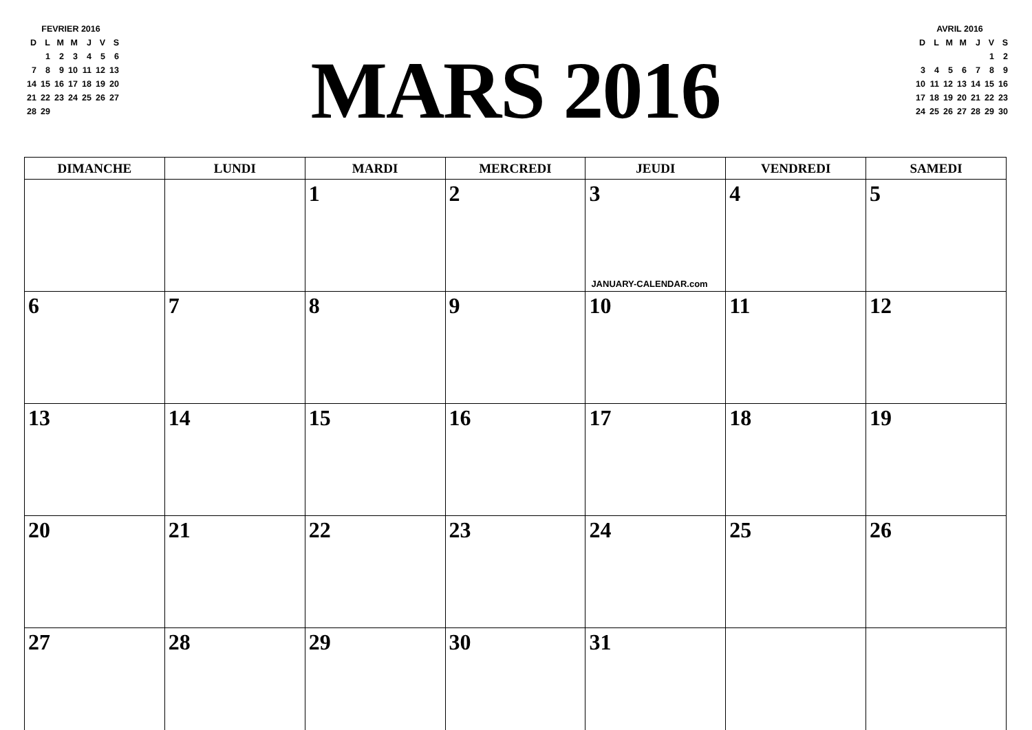FEVRIER 2016
| D | L | M | M | J | V | S |
| | 1 | 2 | 3 | 4 | 5 | 6 |
| 7 | 8 | 9 | 10 | 11 | 12 | 13 |
| 14 | 15 | 16 | 17 | 18 | 19 | 20 |
| 21 | 22 | 23 | 24 | 25 | 26 | 27 |
| 28 | 29 | | | | | |
MARS 2016
AVRIL 2016
| D | L | M | M | J | V | S |
| | | | | | 1 | 2 |
| 3 | 4 | 5 | 6 | 7 | 8 | 9 |
| 10 | 11 | 12 | 13 | 14 | 15 | 16 |
| 17 | 18 | 19 | 20 | 21 | 22 | 23 |
| 24 | 25 | 26 | 27 | 28 | 29 | 30 |
| DIMANCHE | LUNDI | MARDI | MERCREDI | JEUDI | VENDREDI | SAMEDI |
| --- | --- | --- | --- | --- | --- | --- |
| | | 1 | 2 | 3 JANUARY-CALENDAR.com | 4 | 5 |
| 6 | 7 | 8 | 9 | 10 | 11 | 12 |
| 13 | 14 | 15 | 16 | 17 | 18 | 19 |
| 20 | 21 | 22 | 23 | 24 | 25 | 26 |
| 27 | 28 | 29 | 30 | 31 | | |